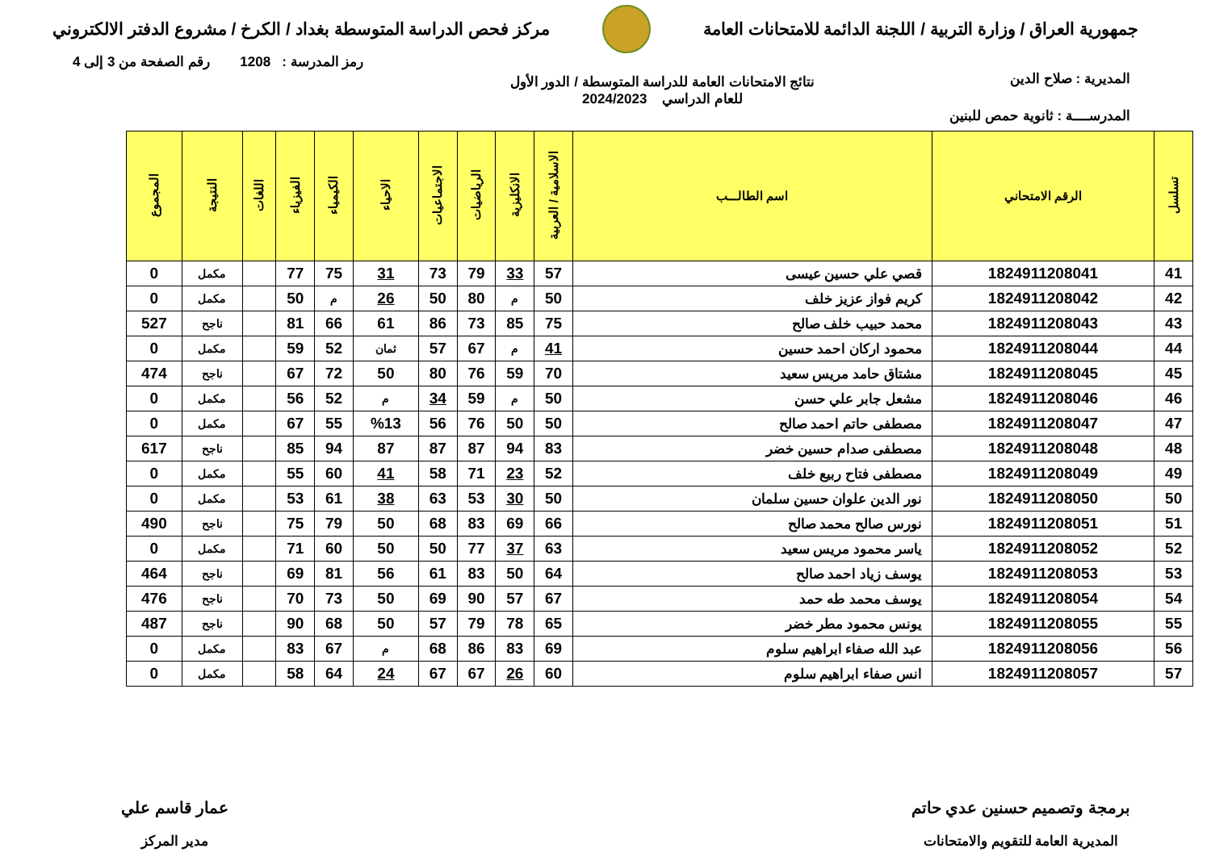جمهورية العراق / وزارة التربية / اللجنة الدائمة للامتحانات العامة
مركز فحص الدراسة المتوسطة بغداد / الكرخ / مشروع الدفتر الالكتروني
رمز المدرسة : 1208 رقم الصفحة من 3 إلى 4
المديرية : صلاح الدين
نتائج الامتحانات العامة للدراسة المتوسطة / الدور الأول
للعام الدراسي 2024/2023
المدرســــة : ثانوية حمص للبنين
| تسلسل | الرقم الامتحاني | اسم الطالـــب | الاسلامية / العربية | الانكليزية | الرياضيات | الاجتماعيات | الاحياء | الكيمياء | الفيزياء | اللغات | النتيجة | المجموع |
| --- | --- | --- | --- | --- | --- | --- | --- | --- | --- | --- | --- | --- |
| 41 | 1824911208041 | قصي علي حسين عيسى | 57 | 33 | 79 | 73 | 31 | 75 | 77 | | مكمل | 0 |
| 42 | 1824911208042 | كريم فواز عزيز خلف | 50 | م | 80 | 50 | 26 | م | 50 | | مكمل | 0 |
| 43 | 1824911208043 | محمد حبيب خلف صالح | 75 | 85 | 73 | 86 | 61 | 66 | 81 | | ناجح | 527 |
| 44 | 1824911208044 | محمود اركان احمد حسين | 41 | م | 67 | 57 | ثمان | 52 | 59 | | مكمل | 0 |
| 45 | 1824911208045 | مشتاق حامد مريس سعيد | 70 | 59 | 76 | 80 | 50 | 72 | 67 | | ناجح | 474 |
| 46 | 1824911208046 | مشعل جابر علي حسن | 50 | م | 59 | 34 | م | 52 | 56 | | مكمل | 0 |
| 47 | 1824911208047 | مصطفى حاتم احمد صالح | 50 | 50 | 76 | 56 | %13 | 55 | 67 | | مكمل | 0 |
| 48 | 1824911208048 | مصطفى صدام حسين خضر | 83 | 94 | 87 | 87 | 87 | 94 | 85 | | ناجح | 617 |
| 49 | 1824911208049 | مصطفى فتاح ربيع خلف | 52 | 23 | 71 | 58 | 41 | 60 | 55 | | مكمل | 0 |
| 50 | 1824911208050 | نور الدين علوان حسين سلمان | 50 | 30 | 53 | 63 | 38 | 61 | 53 | | مكمل | 0 |
| 51 | 1824911208051 | نورس صالح محمد صالح | 66 | 69 | 83 | 68 | 50 | 79 | 75 | | ناجح | 490 |
| 52 | 1824911208052 | ياسر محمود مريس سعيد | 63 | 37 | 77 | 50 | 50 | 60 | 71 | | مكمل | 0 |
| 53 | 1824911208053 | يوسف زياد احمد صالح | 64 | 50 | 83 | 61 | 56 | 81 | 69 | | ناجح | 464 |
| 54 | 1824911208054 | يوسف محمد طه حمد | 67 | 57 | 90 | 69 | 50 | 73 | 70 | | ناجح | 476 |
| 55 | 1824911208055 | يونس محمود مطر خضر | 65 | 78 | 79 | 57 | 50 | 68 | 90 | | ناجح | 487 |
| 56 | 1824911208056 | عبد الله صفاء ابراهيم سلوم | 69 | 83 | 86 | 68 | م | 67 | 83 | | مكمل | 0 |
| 57 | 1824911208057 | انس صفاء ابراهيم سلوم | 60 | 26 | 67 | 67 | 24 | 64 | 58 | | مكمل | 0 |
برمجة وتصميم حسنين عدي حاتم
المديرية العامة للتقويم والامتحانات
عمار قاسم علي
مدير المركز